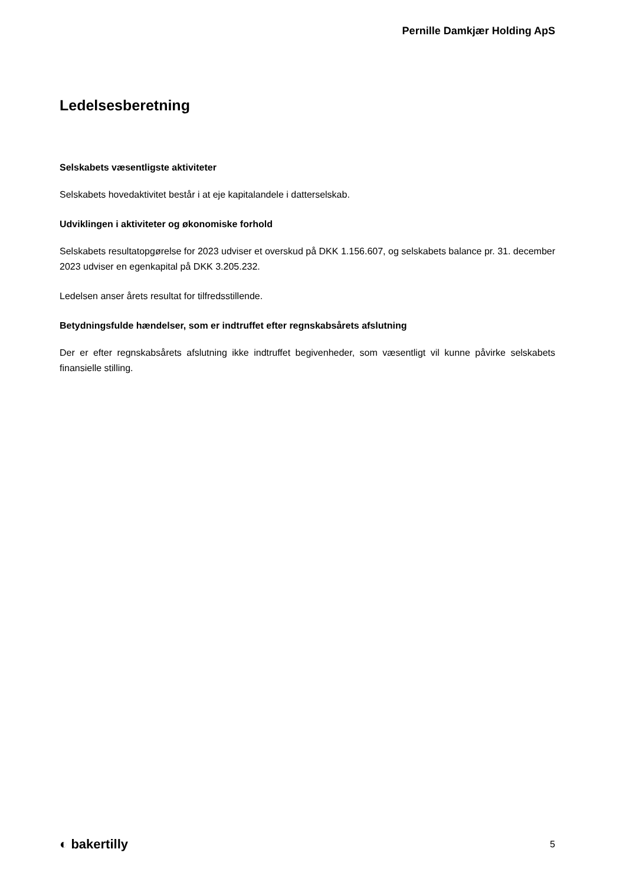Pernille Damkjær Holding ApS
Ledelsesberetning
Selskabets væsentligste aktiviteter
Selskabets hovedaktivitet består i at eje kapitalandele i datterselskab.
Udviklingen i aktiviteter og økonomiske forhold
Selskabets resultatopgørelse for 2023 udviser et overskud på DKK 1.156.607, og selskabets balance pr. 31. december 2023 udviser en egenkapital på DKK 3.205.232.
Ledelsen anser årets resultat for tilfredsstillende.
Betydningsfulde hændelser, som er indtruffet efter regnskabsårets afslutning
Der er efter regnskabsårets afslutning ikke indtruffet begivenheder, som væsentligt vil kunne påvirke selskabets finansielle stilling.
◐ bakertilly 5